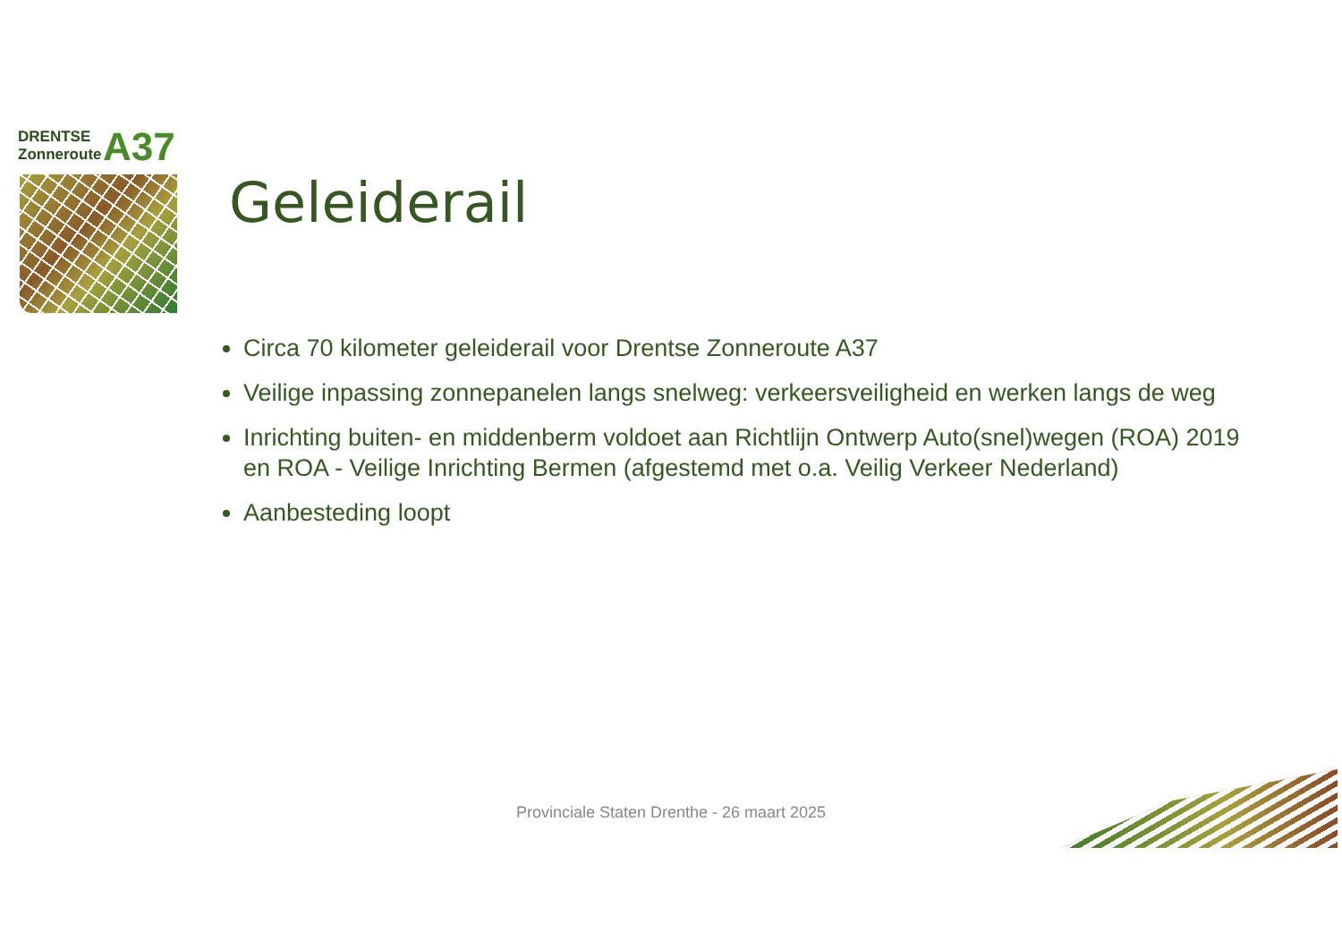DRENTSE
Zonneroute
A37
Geleiderail
Circa 70 kilometer geleiderail voor Drentse Zonneroute A37
Veilige inpassing zonnepanelen langs snelweg: verkeersveiligheid en werken langs de weg
Inrichting buiten- en middenberm voldoet aan Richtlijn Ontwerp Auto(snel)wegen (ROA) 2019 en ROA - Veilige Inrichting Bermen (afgestemd met o.a. Veilig Verkeer Nederland)
Aanbesteding loopt
Provinciale Staten Drenthe - 26 maart 2025